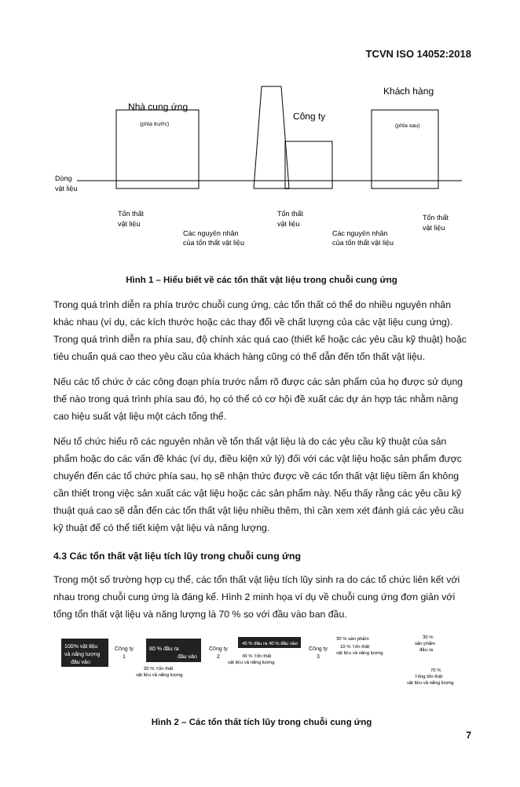TCVN ISO 14052:2018
Nhà cung ứng
(phía trước)
Công ty
Khách hàng
(phía sau)
Dòng
vật liệu
Tổn thất
vật liệu
Các nguyên nhân
của tổn thất vật liệu
Tổn thất
vật liệu
Các nguyên nhân
của tổn thất vật liệu
Tổn thất
vật liệu
Hình 1 – Hiểu biết về các tổn thất vật liệu trong chuỗi cung ứng
Trong quá trình diễn ra phía trước chuỗi cung ứng, các tổn thất có thể do nhiều nguyên nhân khác nhau (ví dụ, các kích thước hoặc các thay đổi về chất lượng của các vật liệu cung ứng). Trong quá trình diễn ra phía sau, độ chính xác quá cao (thiết kế hoặc các yêu cầu kỹ thuật) hoặc tiêu chuẩn quá cao theo yêu cầu của khách hàng cũng có thể dẫn đến tổn thất vật liệu.
Nếu các tổ chức ở các công đoạn phía trước nắm rõ được các sản phẩm của họ được sử dụng thế nào trong quá trình phía sau đó, họ có thể có cơ hội đề xuất các dự án hợp tác nhằm nâng cao hiệu suất vật liệu một cách tổng thể.
Nếu tổ chức hiểu rõ các nguyên nhân về tổn thất vật liệu là do các yêu cầu kỹ thuật của sản phẩm hoặc do các vấn đề khác (ví dụ, điều kiện xử lý) đối với các vật liệu hoặc sản phẩm được chuyển đến các tổ chức phía sau, họ sẽ nhận thức được về các tổn thất vật liệu tiềm ẩn không cần thiết trong việc sản xuất các vật liệu hoặc các sản phẩm này. Nếu thấy rằng các yêu cầu kỹ thuật quá cao sẽ dẫn đến các tổn thất vật liệu nhiều thêm, thì cần xem xét đánh giá các yêu cầu kỹ thuật để có thể tiết kiệm vật liệu và năng lượng.
4.3 Các tổn thất vật liệu tích lũy trong chuỗi cung ứng
Trong một số trường hợp cụ thể, các tổn thất vật liệu tích lũy sinh ra do các tổ chức liên kết với nhau trong chuỗi cung ứng là đáng kể. Hình 2 minh họa ví dụ về chuỗi cung ứng đơn giản với tổng tổn thất vật liệu và năng lượng là 70 % so với đầu vào ban đầu.
100% vật liệu
và năng lượng
đầu vào
Công ty
1
80 % đầu ra
đầu vào
Công ty
2
40 % đầu ra 40 % đầu vào
Công ty
3
30 % sản phẩm
10 % Tổn thất
vật liệu và năng lượng
30 %
sản phẩm
đầu ra
40 % Tổn thất
vật liệu và năng lượng
20 % Tổn thất
vật liệu và năng lượng
70 %
Tổng tổn thất
vật liệu và năng lượng
Hình 2 – Các tổn thất tích lũy trong chuỗi cung ứng
7